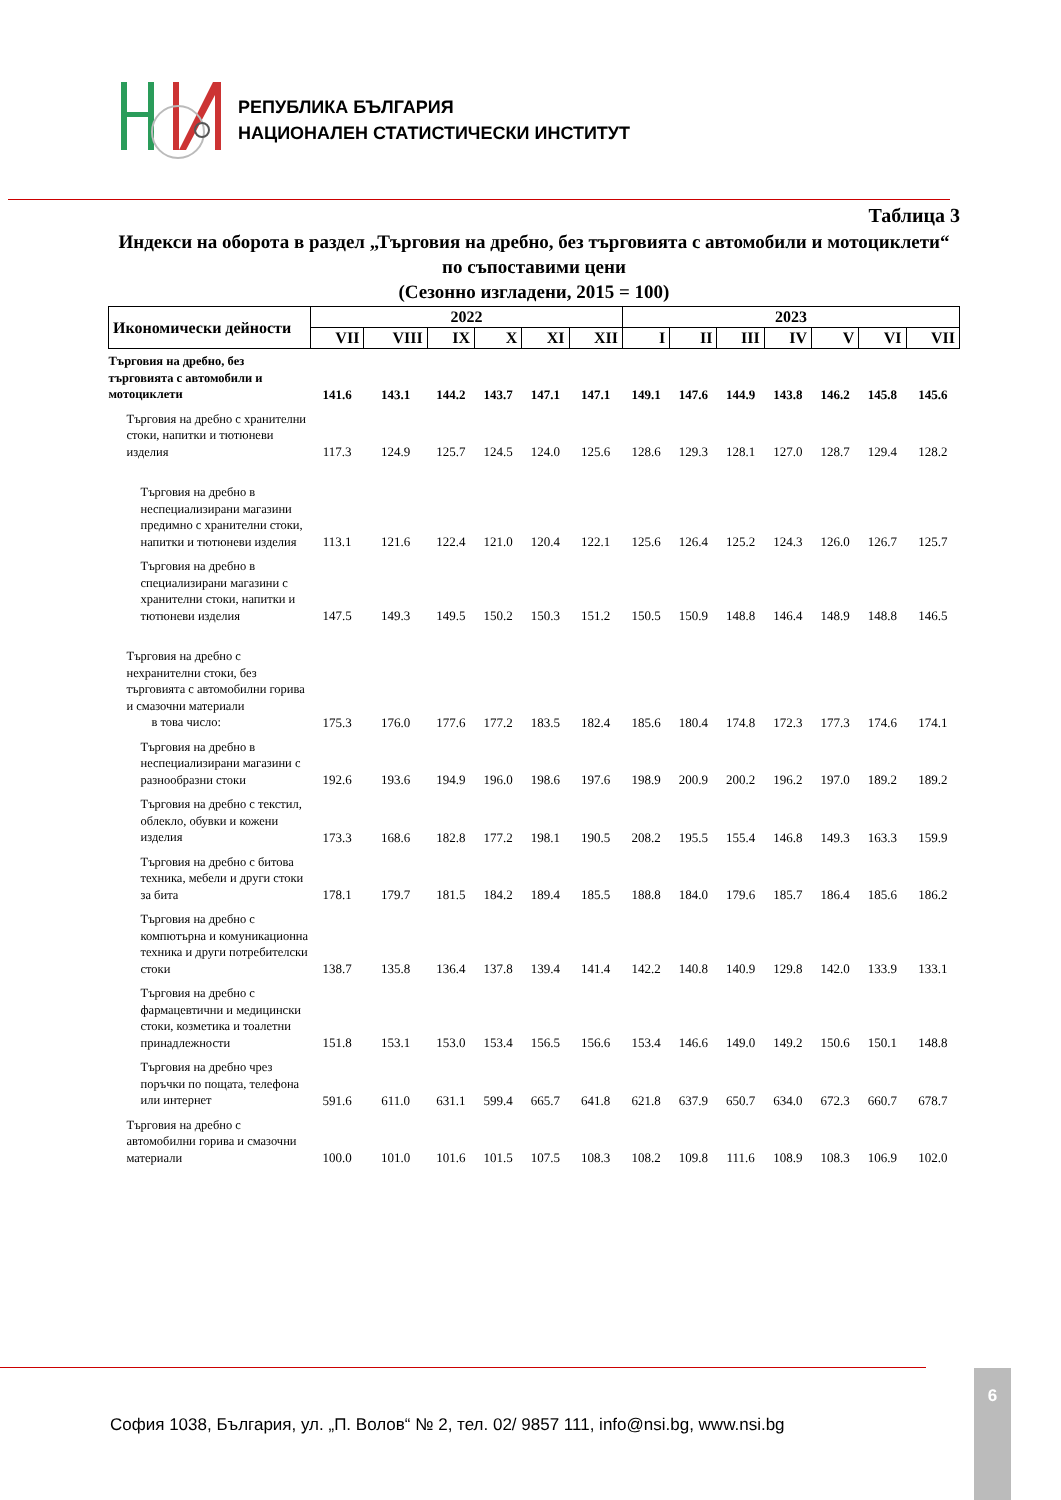РЕПУБЛИКА БЪЛГАРИЯ
НАЦИОНАЛЕН СТАТИСТИЧЕСКИ ИНСТИТУТ
Таблица 3
Индекси на оборота в раздел „Търговия на дребно, без търговията с автомобили и мотоциклети“ по съпоставими цени
(Сезонно изгладени, 2015 = 100)
| Икономически дейности | 2022 | | | | | | 2023 | | | | | | |
| --- | --- | --- | --- | --- | --- | --- | --- | --- | --- | --- | --- | --- | --- |
| | VII | VIII | IX | X | XI | XII | I | II | III | IV | V | VI | VII |
| Търговия на дребно, без търговията с автомобили и мотоциклети | 141.6 | 143.1 | 144.2 | 143.7 | 147.1 | 147.1 | 149.1 | 147.6 | 144.9 | 143.8 | 146.2 | 145.8 | 145.6 |
| Търговия на дребно с хранителни стоки, напитки и тютюневи изделия | 117.3 | 124.9 | 125.7 | 124.5 | 124.0 | 125.6 | 128.6 | 129.3 | 128.1 | 127.0 | 128.7 | 129.4 | 128.2 |
| Търговия на дребно в неспециализирани магазини предимно с хранителни стоки, напитки и тютюневи изделия | 113.1 | 121.6 | 122.4 | 121.0 | 120.4 | 122.1 | 125.6 | 126.4 | 125.2 | 124.3 | 126.0 | 126.7 | 125.7 |
| Търговия на дребно в специализирани магазини с хранителни стоки, напитки и тютюневи изделия | 147.5 | 149.3 | 149.5 | 150.2 | 150.3 | 151.2 | 150.5 | 150.9 | 148.8 | 146.4 | 148.9 | 148.8 | 146.5 |
| Търговия на дребно с нехранителни стоки, без търговията с автомобилни горива и смазочни материали в това число: | 175.3 | 176.0 | 177.6 | 177.2 | 183.5 | 182.4 | 185.6 | 180.4 | 174.8 | 172.3 | 177.3 | 174.6 | 174.1 |
| Търговия на дребно в неспециализирани магазини с разнообразни стоки | 192.6 | 193.6 | 194.9 | 196.0 | 198.6 | 197.6 | 198.9 | 200.9 | 200.2 | 196.2 | 197.0 | 189.2 | 189.2 |
| Търговия на дребно с текстил, облекло, обувки и кожени изделия | 173.3 | 168.6 | 182.8 | 177.2 | 198.1 | 190.5 | 208.2 | 195.5 | 155.4 | 146.8 | 149.3 | 163.3 | 159.9 |
| Търговия на дребно с битова техника, мебели и други стоки за бита | 178.1 | 179.7 | 181.5 | 184.2 | 189.4 | 185.5 | 188.8 | 184.0 | 179.6 | 185.7 | 186.4 | 185.6 | 186.2 |
| Търговия на дребно с компютърна и комуникационна техника и други потребителски стоки | 138.7 | 135.8 | 136.4 | 137.8 | 139.4 | 141.4 | 142.2 | 140.8 | 140.9 | 129.8 | 142.0 | 133.9 | 133.1 |
| Търговия на дребно с фармацевтични и медицински стоки, козметика и тоалетни принадлежности | 151.8 | 153.1 | 153.0 | 153.4 | 156.5 | 156.6 | 153.4 | 146.6 | 149.0 | 149.2 | 150.6 | 150.1 | 148.8 |
| Търговия на дребно чрез поръчки по пощата, телефона или интернет | 591.6 | 611.0 | 631.1 | 599.4 | 665.7 | 641.8 | 621.8 | 637.9 | 650.7 | 634.0 | 672.3 | 660.7 | 678.7 |
| Търговия на дребно с автомобилни горива и смазочни материали | 100.0 | 101.0 | 101.6 | 101.5 | 107.5 | 108.3 | 108.2 | 109.8 | 111.6 | 108.9 | 108.3 | 106.9 | 102.0 |
София 1038, България, ул. „П. Волов“ № 2, тел. 02/ 9857 111, info@nsi.bg, www.nsi.bg
6